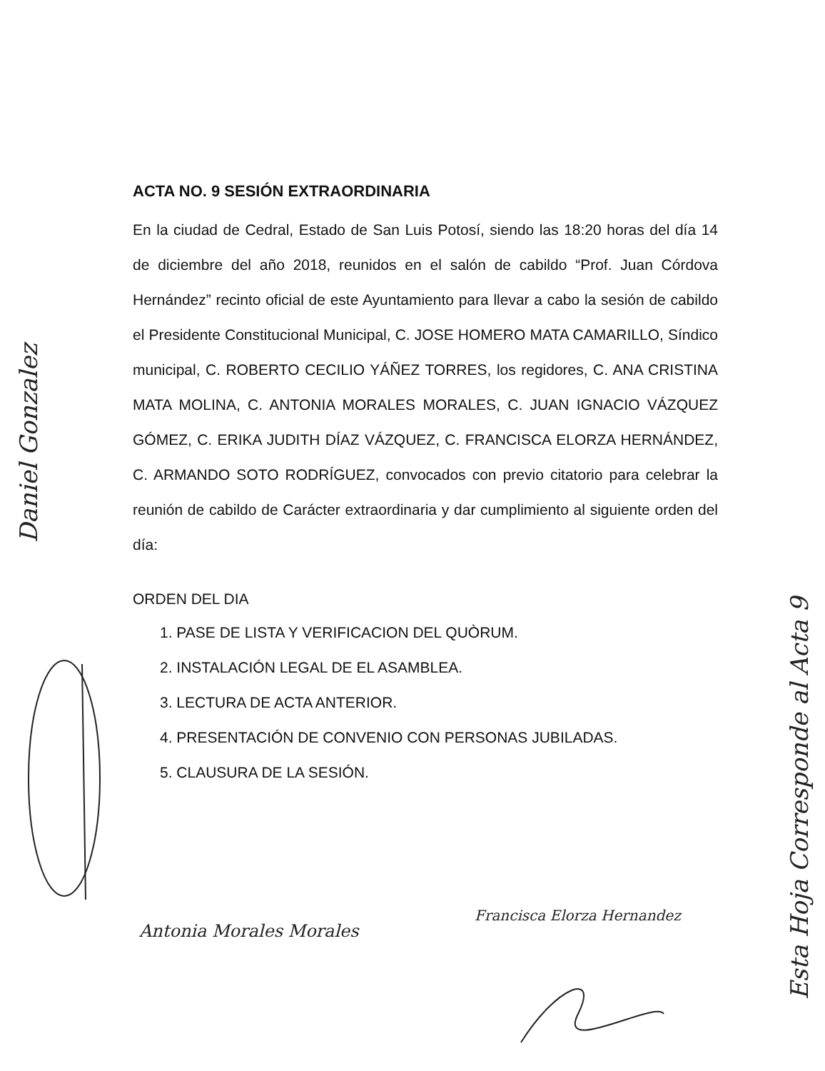Daniel Gonzalez
ACTA NO. 9 SESIÓN EXTRAORDINARIA
En la ciudad de Cedral, Estado de San Luis Potosí, siendo las 18:20 horas del día 14 de diciembre del año 2018, reunidos en el salón de cabildo “Prof. Juan Córdova Hernández” recinto oficial de este Ayuntamiento para llevar a cabo la sesión de cabildo el Presidente Constitucional Municipal, C. JOSE HOMERO MATA CAMARILLO, Síndico municipal, C. ROBERTO CECILIO YÁÑEZ TORRES, los regidores, C. ANA CRISTINA MATA MOLINA, C. ANTONIA MORALES MORALES, C. JUAN IGNACIO VÁZQUEZ GÓMEZ, C. ERIKA JUDITH DÍAZ VÁZQUEZ, C. FRANCISCA ELORZA HERNÁNDEZ, C. ARMANDO SOTO RODRÍGUEZ, convocados con previo citatorio para celebrar la reunión de cabildo de Carácter extraordinaria y dar cumplimiento al siguiente orden del día:
ORDEN DEL DIA
1. PASE DE LISTA Y VERIFICACION DEL QUÒRUM.
2. INSTALACIÓN LEGAL DE EL ASAMBLEA.
3. LECTURA DE ACTA ANTERIOR.
4. PRESENTACIÓN DE CONVENIO CON PERSONAS JUBILADAS.
5. CLAUSURA DE LA SESIÓN.
Antonia Morales Morales
Francisca Elorza Hernandez
Esta Hoja Corresponde al Acta 9